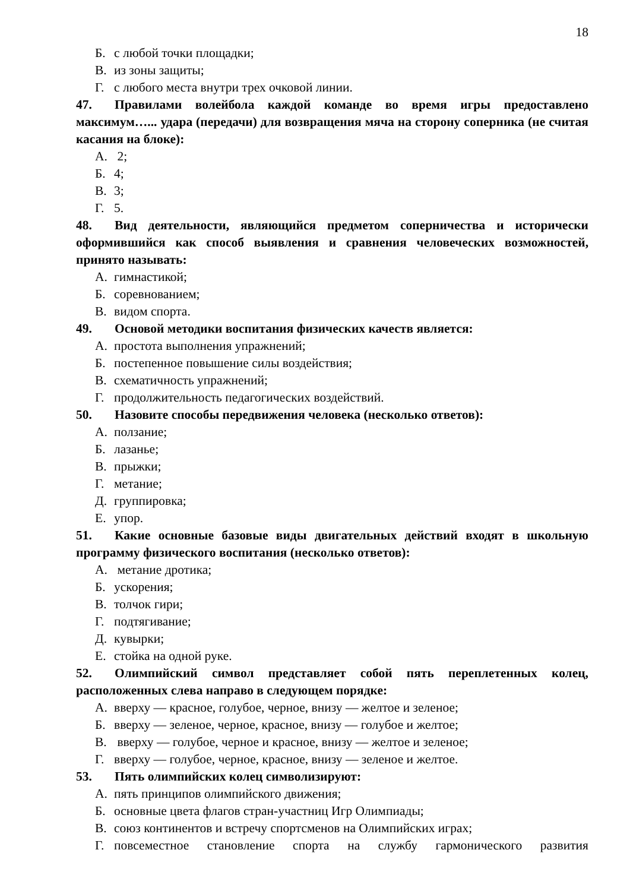18
Б. с любой точки площадки;
В. из зоны защиты;
Г. с любого места внутри трех очковой линии.
47. Правилами волейбола каждой команде во время игры предоставлено максимум…... удара (передачи) для возвращения мяча на сторону соперника (не считая касания на блоке):
А. 2;
Б. 4;
В. 3;
Г. 5.
48. Вид деятельности, являющийся предметом соперничества и исторически оформившийся как способ выявления и сравнения человеческих возможностей, принято называть:
А. гимнастикой;
Б. соревнованием;
В. видом спорта.
49. Основой методики воспитания физических качеств является:
А. простота выполнения упражнений;
Б. постепенное повышение силы воздействия;
В. схематичность упражнений;
Г. продолжительность педагогических воздействий.
50. Назовите способы передвижения человека (несколько ответов):
А. ползание;
Б. лазанье;
В. прыжки;
Г. метание;
Д. группировка;
Е. упор.
51. Какие основные базовые виды двигательных действий входят в школьную программу физического воспитания (несколько ответов):
А. метание дротика;
Б. ускорения;
В. толчок гири;
Г. подтягивание;
Д. кувырки;
Е. стойка на одной руке.
52. Олимпийский символ представляет собой пять переплетенных колец, расположенных слева направо в следующем порядке:
А. вверху — красное, голубое, черное, внизу — желтое и зеленое;
Б. вверху — зеленое, черное, красное, внизу — голубое и желтое;
В. вверху — голубое, черное и красное, внизу — желтое и зеленое;
Г. вверху — голубое, черное, красное, внизу — зеленое и желтое.
53. Пять олимпийских колец символизируют:
А. пять принципов олимпийского движения;
Б. основные цвета флагов стран-участниц Игр Олимпиады;
В. союз континентов и встречу спортсменов на Олимпийских играх;
Г. повсеместное становление спорта на службу гармонического развития